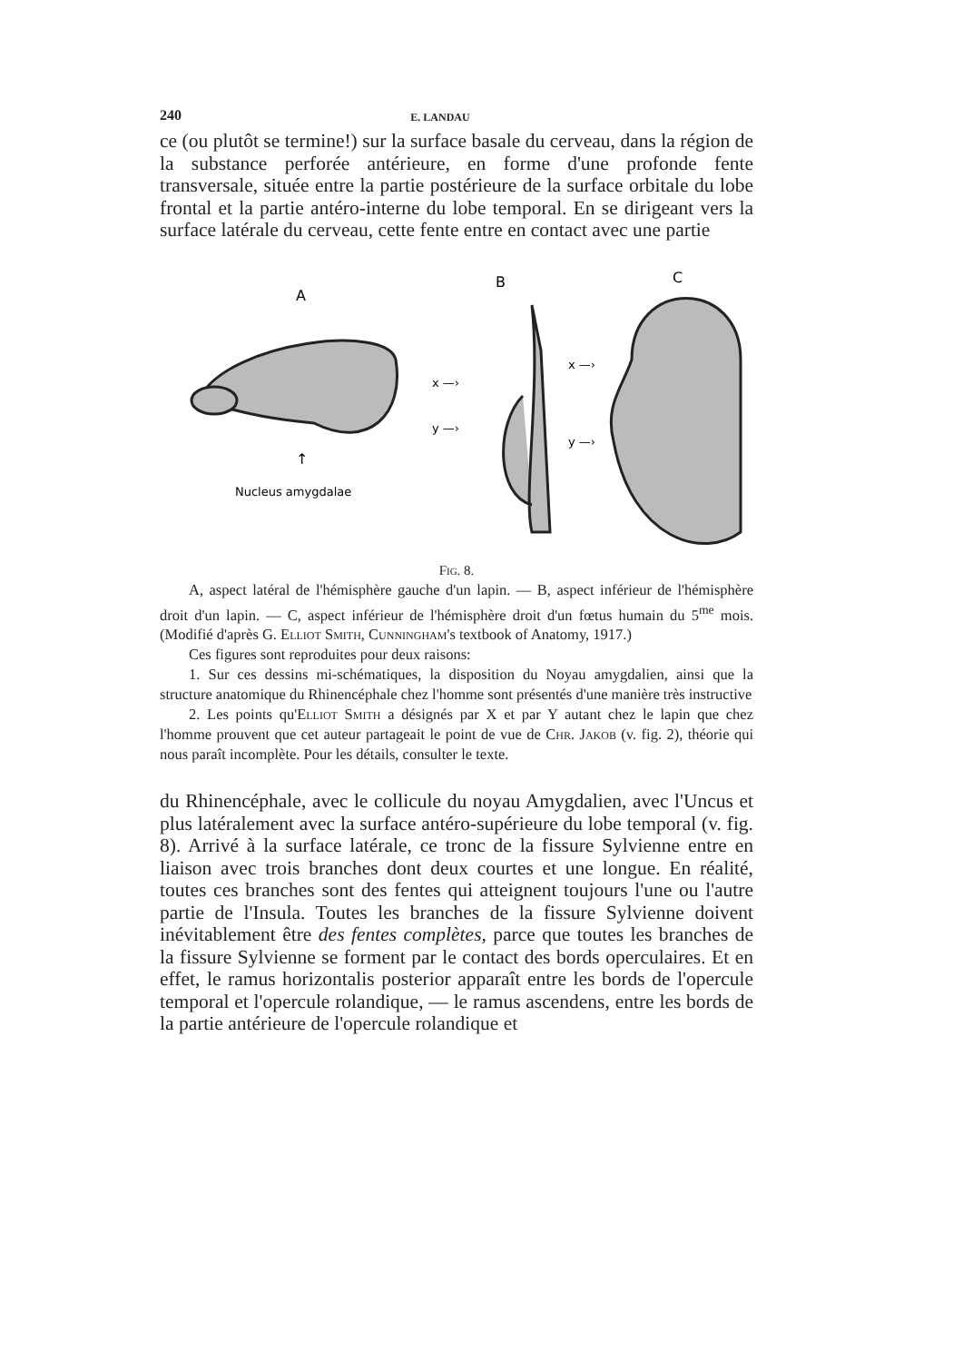240 E. LANDAU
ce (ou plutôt se termine!) sur la surface basale du cerveau, dans la région de la substance perforée antérieure, en forme d'une profonde fente transversale, située entre la partie postérieure de la surface orbitale du lobe frontal et la partie antéro-interne du lobe temporal. En se dirigeant vers la surface latérale du cerveau, cette fente entre en contact avec une partie
A
B
C
↑
Nucleus amygdalae
x —›
y —›
x —›
y —›
Fig. 8.
A, aspect latéral de l'hémisphère gauche d'un lapin. — B, aspect inférieur de l'hémisphère droit d'un lapin. — C, aspect inférieur de l'hémisphère droit d'un fœtus humain du 5<sup>me</sup> mois. (Modifié d'après G. Elliot Smith, Cunningham's textbook of Anatomy, 1917.)
Ces figures sont reproduites pour deux raisons:
1. Sur ces dessins mi-schématiques, la disposition du Noyau amygdalien, ainsi que la structure anatomique du Rhinencéphale chez l'homme sont présentés d'une manière très instructive
2. Les points qu'Elliot Smith a désignés par X et par Y autant chez le lapin que chez l'homme prouvent que cet auteur partageait le point de vue de Chr. Jakob (v. fig. 2), théorie qui nous paraît incomplète. Pour les détails, consulter le texte.
du Rhinencéphale, avec le collicule du noyau Amygdalien, avec l'Uncus et plus latéralement avec la surface antéro-supérieure du lobe temporal (v. fig. 8). Arrivé à la surface latérale, ce tronc de la fissure Sylvienne entre en liaison avec trois branches dont deux courtes et une longue. En réalité, toutes ces branches sont des fentes qui atteignent toujours l'une ou l'autre partie de l'Insula. Toutes les branches de la fissure Sylvienne doivent inévitablement être des fentes complètes, parce que toutes les branches de la fissure Sylvienne se forment par le contact des bords operculaires. Et en effet, le ramus horizontalis posterior apparaît entre les bords de l'opercule temporal et l'opercule rolandique, — le ramus ascendens, entre les bords de la partie antérieure de l'opercule rolandique et